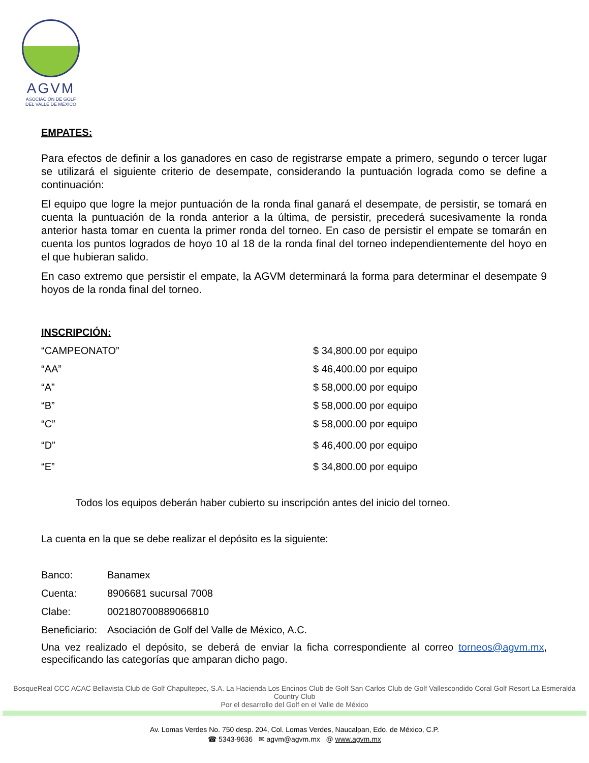AGVM
ASOCIACIÓN DE GOLF
DEL VALLE DE MÉXICO
EMPATES:
Para efectos de definir a los ganadores en caso de registrarse empate a primero, segundo o tercer lugar se utilizará el siguiente criterio de desempate, considerando la puntuación lograda como se define a continuación:
El equipo que logre la mejor puntuación de la ronda final ganará el desempate, de persistir, se tomará en cuenta la puntuación de la ronda anterior a la última, de persistir, precederá sucesivamente la ronda anterior hasta tomar en cuenta la primer ronda del torneo. En caso de persistir el empate se tomarán en cuenta los puntos logrados de hoyo 10 al 18 de la ronda final del torneo independientemente del hoyo en el que hubieran salido.
En caso extremo que persistir el empate, la AGVM determinará la forma para determinar el desempate 9 hoyos de la ronda final del torneo.
INSCRIPCIÓN:
| “CAMPEONATO” | $ 34,800.00 por equipo |
| “AA” | $ 46,400.00 por equipo |
| “A” | $ 58,000.00 por equipo |
| “B” | $ 58,000.00 por equipo |
| “C” | $ 58,000.00 por equipo |
| “D” | $ 46,400.00 por equipo |
| “E” | $ 34,800.00 por equipo |
Todos los equipos deberán haber cubierto su inscripción antes del inicio del torneo.
La cuenta en la que se debe realizar el depósito es la siguiente:
| Banco: | Banamex |
| Cuenta: | 8906681 sucursal 7008 |
| Clabe: | 002180700889066810 |
| Beneficiario: | Asociación de Golf del Valle de México, A.C. |
Una vez realizado el depósito, se deberá de enviar la ficha correspondiente al correo torneos@agvm.mx, especificando las categorías que amparan dicho pago.
BosqueReal CCC ACAC Bellavista Club de Golf Chapultepec, S.A. La Hacienda Los Encinos Club de Golf San Carlos Club de Golf Vallescondido Coral Golf Resort La Esmeralda Country Club
Por el desarrollo del Golf en el Valle de México
Av. Lomas Verdes No. 750 desp. 204, Col. Lomas Verdes, Naucalpan, Edo. de México, C.P.
☎ 5343-9636 ✉ agvm@agvm.mx @ www.agvm.mx